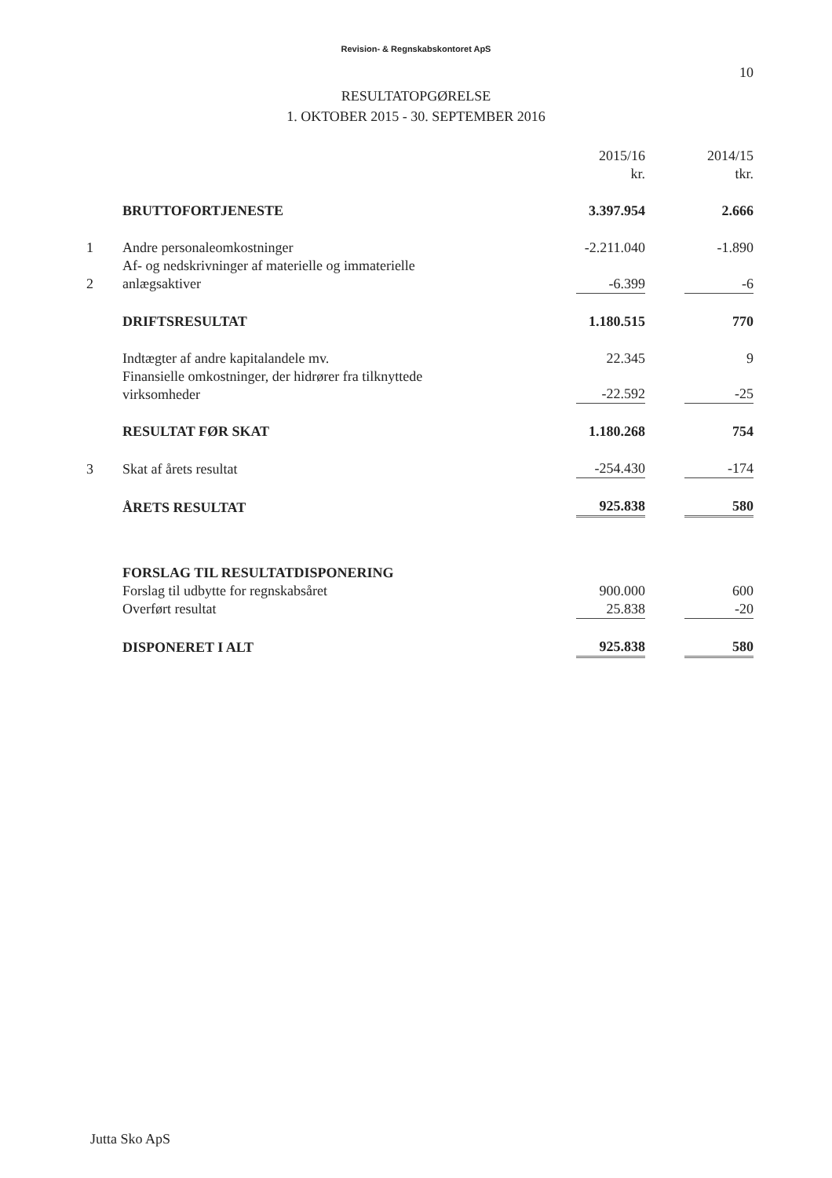Revision- & Regnskabskontoret ApS
10
RESULTATOPGØRELSE
1. OKTOBER 2015 - 30. SEPTEMBER 2016
| | | 2015/16 kr. | | 2014/15 tkr. |
| | BRUTTOFORTJENESTE | 3.397.954 | | 2.666 |
| 1 | Andre personaleomkostninger | -2.211.040 | | -1.890 |
| 2 | Af- og nedskrivninger af materielle og immaterielle anlægsaktiver | -6.399 | | -6 |
| | DRIFTSRESULTAT | 1.180.515 | | 770 |
| | Indtægter af andre kapitalandele mv. | 22.345 | | 9 |
| | Finansielle omkostninger, der hidrører fra tilknyttede virksomheder | -22.592 | | -25 |
| | RESULTAT FØR SKAT | 1.180.268 | | 754 |
| 3 | Skat af årets resultat | -254.430 | | -174 |
| | ÅRETS RESULTAT | 925.838 | | 580 |
| | FORSLAG TIL RESULTATDISPONERING | | | |
| | Forslag til udbytte for regnskabsåret | 900.000 | | 600 |
| | Overført resultat | 25.838 | | -20 |
| | DISPONERET I ALT | 925.838 | | 580 |
Jutta Sko ApS